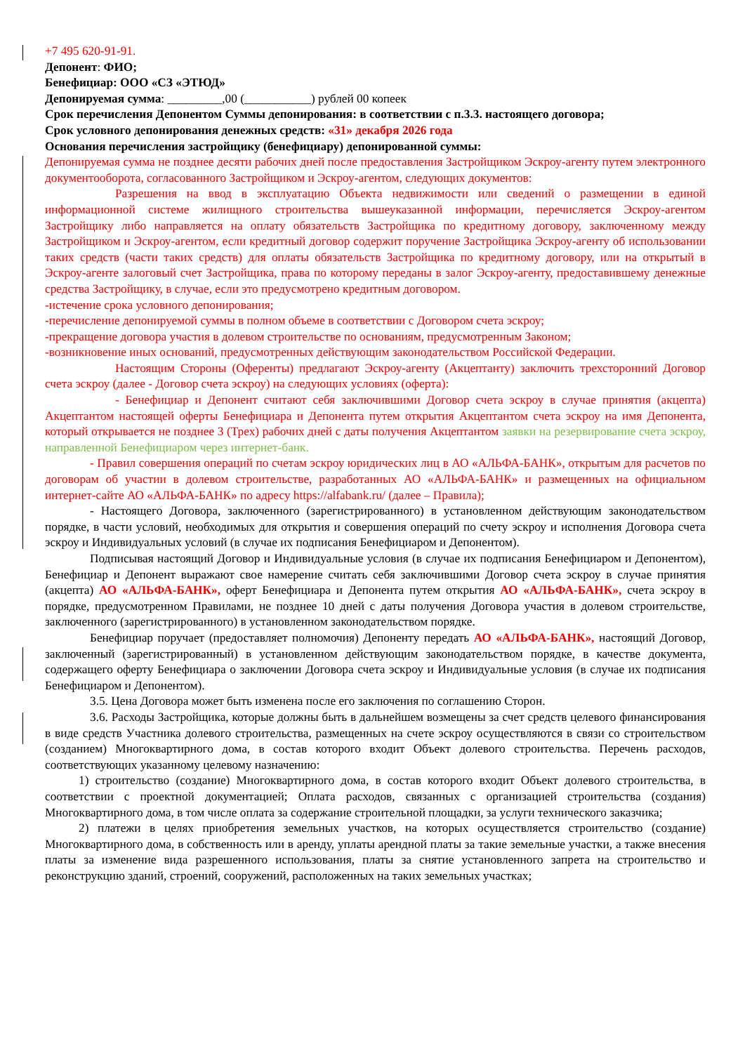+7 495 620-91-91.
Депонент: ФИО;
Бенефициар: ООО «СЗ «ЭТЮД»
Депонируемая сумма: _________,00 (___________) рублей 00 копеек
Срок перечисления Депонентом Суммы депонирования: в соответствии с п.3.3. настоящего договора;
Срок условного депонирования денежных средств: «31» декабря 2026 года
Основания перечисления застройщику (бенефициару) депонированной суммы:
Депонируемая сумма не позднее десяти рабочих дней после предоставления Застройщиком Эскроу-агенту путем электронного документооборота, согласованного Застройщиком и Эскроу-агентом, следующих документов:
Разрешения на ввод в эксплуатацию Объекта недвижимости или сведений о размещении в единой информационной системе жилищного строительства вышеуказанной информации, перечисляется Эскроу-агентом Застройщику либо направляется на оплату обязательств Застройщика по кредитному договору, заключенному между Застройщиком и Эскроу-агентом, если кредитный договор содержит поручение Застройщика Эскроу-агенту об использовании таких средств (части таких средств) для оплаты обязательств Застройщика по кредитному договору, или на открытый в Эскроу-агенте залоговый счет Застройщика, права по которому переданы в залог Эскроу-агенту, предоставившему денежные средства Застройщику, в случае, если это предусмотрено кредитным договором.
-истечение срока условного депонирования;
-перечисление депонируемой суммы в полном объеме в соответствии с Договором счета эскроу;
-прекращение договора участия в долевом строительстве по основаниям, предусмотренным Законом;
-возникновение иных оснований, предусмотренных действующим законодательством Российской Федерации.
Настоящим Стороны (Оференты) предлагают Эскроу-агенту (Акцептанту) заключить трехсторонний Договор счета эскроу (далее - Договор счета эскроу) на следующих условиях (оферта):
- Бенефициар и Депонент считают себя заключившими Договор счета эскроу в случае принятия (акцепта) Акцептантом настоящей оферты Бенефициара и Депонента путем открытия Акцептантом счета эскроу на имя Депонента, который открывается не позднее 3 (Трех) рабочих дней с даты получения Акцептантом заявки на резервирование счета эскроу, направленной Бенефициаром через интернет-банк.
- Правил совершения операций по счетам эскроу юридических лиц в АО «АЛЬФА-БАНК», открытым для расчетов по договорам об участии в долевом строительстве, разработанных АО «АЛЬФА-БАНК» и размещенных на официальном интернет-сайте АО «АЛЬФА-БАНК» по адресу https://alfabank.ru/ (далее – Правила);
- Настоящего Договора, заключенного (зарегистрированного) в установленном действующим законодательством порядке, в части условий, необходимых для открытия и совершения операций по счету эскроу и исполнения Договора счета эскроу и Индивидуальных условий (в случае их подписания Бенефициаром и Депонентом).
Подписывая настоящий Договор и Индивидуальные условия (в случае их подписания Бенефициаром и Депонентом), Бенефициар и Депонент выражают свое намерение считать себя заключившими Договор счета эскроу в случае принятия (акцепта) АО «АЛЬФА-БАНК», оферт Бенефициара и Депонента путем открытия АО «АЛЬФА-БАНК», счета эскроу в порядке, предусмотренном Правилами, не позднее 10 дней с даты получения Договора участия в долевом строительстве, заключенного (зарегистрированного) в установленном законодательством порядке.
Бенефициар поручает (предоставляет полномочия) Депоненту передать АО «АЛЬФА-БАНК», настоящий Договор, заключенный (зарегистрированный) в установленном действующим законодательством порядке, в качестве документа, содержащего оферту Бенефициара о заключении Договора счета эскроу и Индивидуальные условия (в случае их подписания Бенефициаром и Депонентом).
3.5. Цена Договора может быть изменена после его заключения по соглашению Сторон.
3.6. Расходы Застройщика, которые должны быть в дальнейшем возмещены за счет средств целевого финансирования в виде средств Участника долевого строительства, размещенных на счете эскроу осуществляются в связи со строительством (созданием) Многоквартирного дома, в состав которого входит Объект долевого строительства. Перечень расходов, соответствующих указанному целевому назначению:
1) строительство (создание) Многоквартирного дома, в состав которого входит Объект долевого строительства, в соответствии с проектной документацией; Оплата расходов, связанных с организацией строительства (создания) Многоквартирного дома, в том числе оплата за содержание строительной площадки, за услуги технического заказчика;
2) платежи в целях приобретения земельных участков, на которых осуществляется строительство (создание) Многоквартирного дома, в собственность или в аренду, уплаты арендной платы за такие земельные участки, а также внесения платы за изменение вида разрешенного использования, платы за снятие установленного запрета на строительство и реконструкцию зданий, строений, сооружений, расположенных на таких земельных участках;